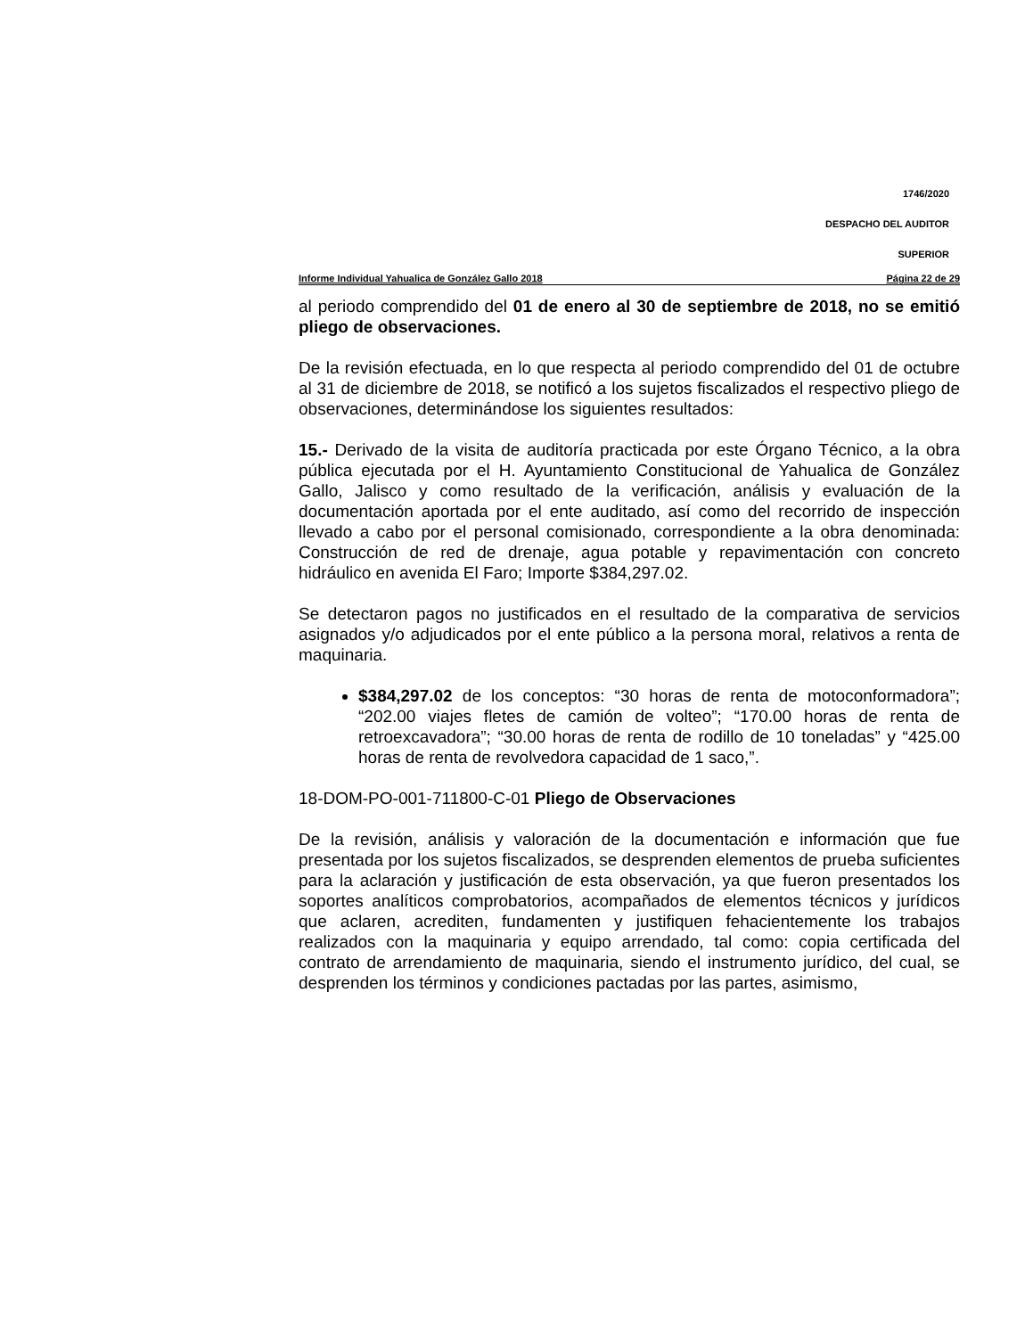1746/2020
DESPACHO DEL AUDITOR
SUPERIOR
Informe Individual Yahualica de González Gallo 2018 Página 22 de 29
al periodo comprendido del 01 de enero al 30 de septiembre de 2018, no se emitió pliego de observaciones.
De la revisión efectuada, en lo que respecta al periodo comprendido del 01 de octubre al 31 de diciembre de 2018, se notificó a los sujetos fiscalizados el respectivo pliego de observaciones, determinándose los siguientes resultados:
15.- Derivado de la visita de auditoría practicada por este Órgano Técnico, a la obra pública ejecutada por el H. Ayuntamiento Constitucional de Yahualica de González Gallo, Jalisco y como resultado de la verificación, análisis y evaluación de la documentación aportada por el ente auditado, así como del recorrido de inspección llevado a cabo por el personal comisionado, correspondiente a la obra denominada: Construcción de red de drenaje, agua potable y repavimentación con concreto hidráulico en avenida El Faro; Importe $384,297.02.
Se detectaron pagos no justificados en el resultado de la comparativa de servicios asignados y/o adjudicados por el ente público a la persona moral, relativos a renta de maquinaria.
$384,297.02 de los conceptos: “30 horas de renta de motoconformadora”; “202.00 viajes fletes de camión de volteo”; “170.00 horas de renta de retroexcavadora”; “30.00 horas de renta de rodillo de 10 toneladas” y “425.00 horas de renta de revolvedora capacidad de 1 saco,”.
18-DOM-PO-001-711800-C-01 Pliego de Observaciones
De la revisión, análisis y valoración de la documentación e información que fue presentada por los sujetos fiscalizados, se desprenden elementos de prueba suficientes para la aclaración y justificación de esta observación, ya que fueron presentados los soportes analíticos comprobatorios, acompañados de elementos técnicos y jurídicos que aclaren, acrediten, fundamenten y justifiquen fehacientemente los trabajos realizados con la maquinaria y equipo arrendado, tal como: copia certificada del contrato de arrendamiento de maquinaria, siendo el instrumento jurídico, del cual, se desprenden los términos y condiciones pactadas por las partes, asimismo,